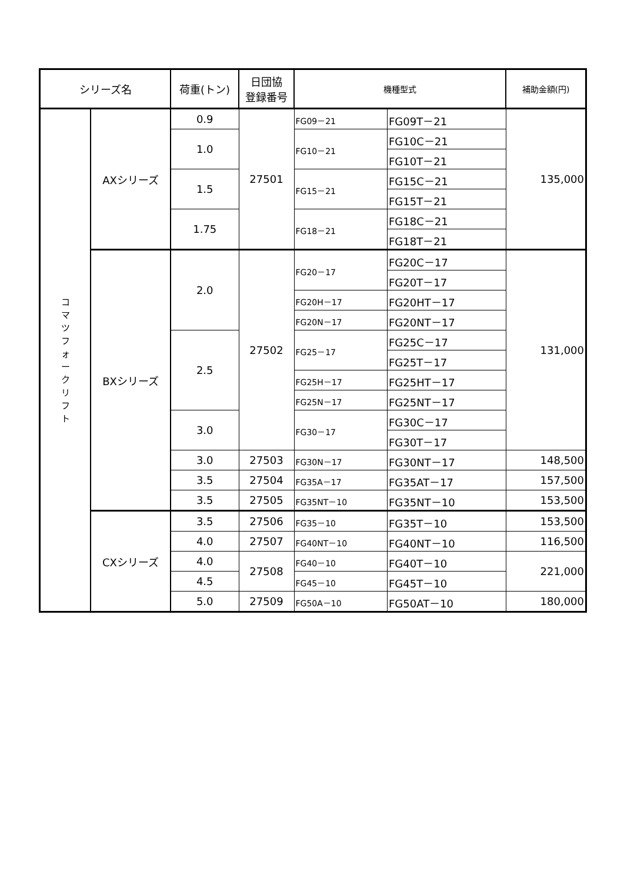| シリーズ名 | | 荷重(トン) | 日団協 登録番号 | 機種型式 | | 補助金額(円) |
| --- | --- | --- | --- | --- | --- | --- |
| コ マ ツ フ ォ ー ク リ フ ト | AXシリーズ | 0.9 | 27501 | FG09－21 | FG09T－21 | 135,000 |
| | | 1.0 | | FG10－21 | FG10C－21 | |
| | | | | | FG10T－21 | |
| | | 1.5 | | FG15－21 | FG15C－21 | |
| | | | | | FG15T－21 | |
| | | 1.75 | | FG18－21 | FG18C－21 | |
| | | | | | FG18T－21 | |
| | BXシリーズ | 2.0 | 27502 | FG20－17 | FG20C－17 | 131,000 |
| | | | | | FG20T－17 | |
| | | | | FG20H－17 | FG20HT－17 | |
| | | | | FG20N－17 | FG20NT－17 | |
| | | 2.5 | | FG25－17 | FG25C－17 | |
| | | | | | FG25T－17 | |
| | | | | FG25H－17 | FG25HT－17 | |
| | | | | FG25N－17 | FG25NT－17 | |
| | | 3.0 | | FG30－17 | FG30C－17 | |
| | | | | | FG30T－17 | |
| | | 3.0 | 27503 | FG30N－17 | FG30NT－17 | 148,500 |
| | | 3.5 | 27504 | FG35A－17 | FG35AT－17 | 157,500 |
| | | 3.5 | 27505 | FG35NT－10 | FG35NT－10 | 153,500 |
| | CXシリーズ | 3.5 | 27506 | FG35－10 | FG35T－10 | 153,500 |
| | | 4.0 | 27507 | FG40NT－10 | FG40NT－10 | 116,500 |
| | | 4.0 | 27508 | FG40－10 | FG40T－10 | 221,000 |
| | | 4.5 | | FG45－10 | FG45T－10 | |
| | | 5.0 | 27509 | FG50A－10 | FG50AT－10 | 180,000 |